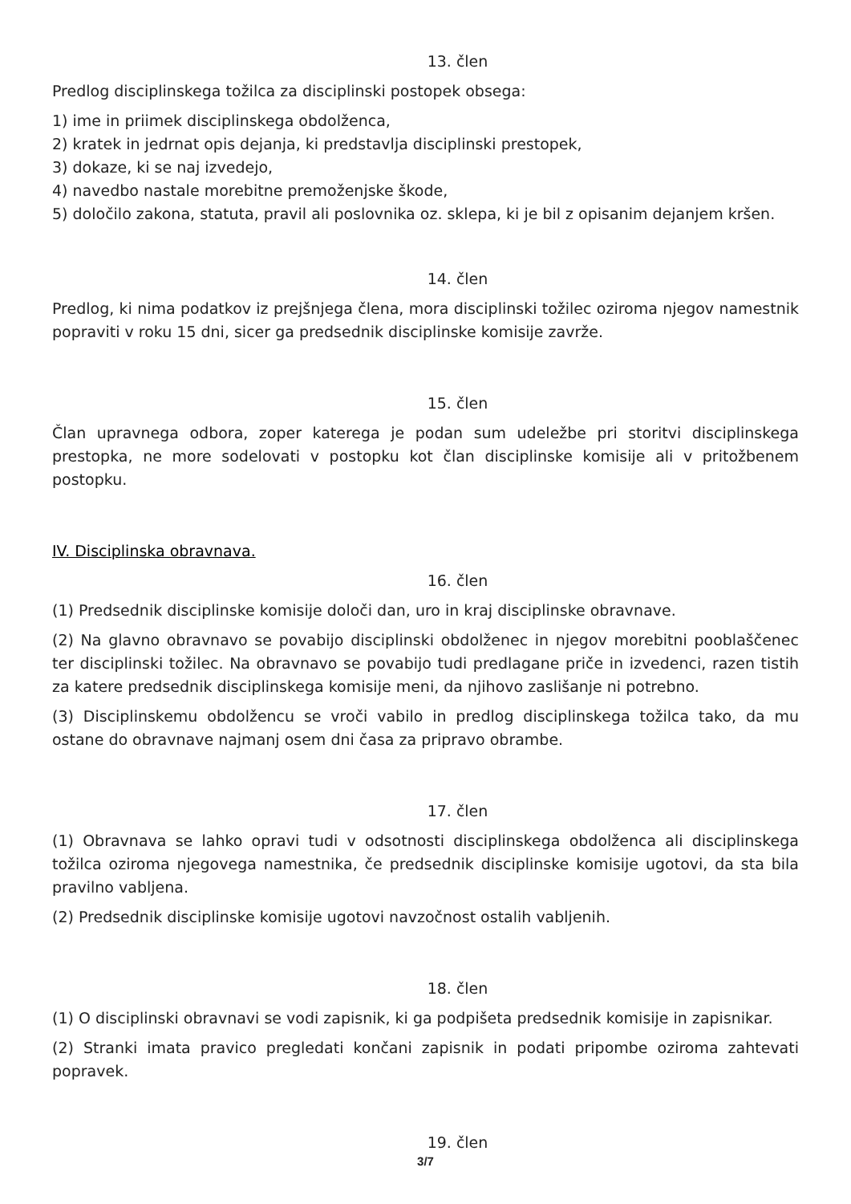13. člen
Predlog disciplinskega tožilca za disciplinski postopek obsega:
1) ime in priimek disciplinskega obdolženca,
2) kratek in jedrnat opis dejanja, ki predstavlja disciplinski prestopek,
3) dokaze, ki se naj izvedejo,
4) navedbo nastale morebitne premoženjske škode,
5) določilo zakona, statuta, pravil ali poslovnika oz. sklepa, ki je bil z opisanim dejanjem kršen.
14. člen
Predlog, ki nima podatkov iz prejšnjega člena, mora disciplinski tožilec oziroma njegov namestnik popraviti v roku 15 dni, sicer ga predsednik disciplinske komisije zavrže.
15. člen
Član upravnega odbora, zoper katerega je podan sum udeležbe pri storitvi disciplinskega prestopka, ne more sodelovati v postopku kot član disciplinske komisije ali v pritožbenem postopku.
IV. Disciplinska obravnava.
16. člen
(1) Predsednik disciplinske komisije določi dan, uro in kraj disciplinske obravnave.
(2) Na glavno obravnavo se povabijo disciplinski obdolženec in njegov morebitni pooblaščenec ter disciplinski tožilec. Na obravnavo se povabijo tudi predlagane priče in izvedenci, razen tistih za katere predsednik disciplinskega komisije meni, da njihovo zaslišanje ni potrebno.
(3) Disciplinskemu obdolžencu se vroči vabilo in predlog disciplinskega tožilca tako, da mu ostane do obravnave najmanj osem dni časa za pripravo obrambe.
17. člen
(1) Obravnava se lahko opravi tudi v odsotnosti disciplinskega obdolženca ali disciplinskega tožilca oziroma njegovega namestnika, če predsednik disciplinske komisije ugotovi, da sta bila pravilno vabljena.
(2) Predsednik disciplinske komisije ugotovi navzočnost ostalih vabljenih.
18. člen
(1) O disciplinski obravnavi se vodi zapisnik, ki ga podpišeta predsednik komisije in zapisnikar.
(2) Stranki imata pravico pregledati končani zapisnik in podati pripombe oziroma zahtevati popravek.
19. člen
3/7